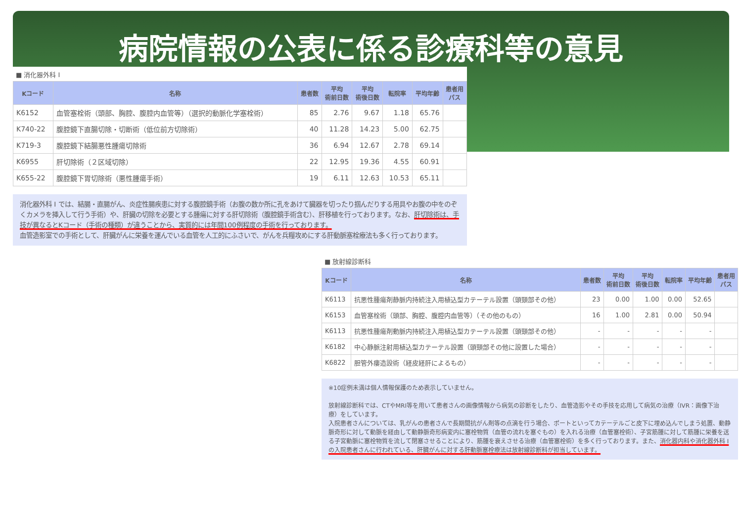病院情報の公表に係る診療科等の意見
■ 消化器外科 I
| Kコード | 名称 | 患者数 | 平均 術前日数 | 平均 術後日数 | 転院率 | 平均年齢 | 患者用 パス |
| --- | --- | --- | --- | --- | --- | --- | --- |
| K6152 | 血管塞栓術（頭部、胸腔、腹腔内血管等）（選択的動脈化学塞栓術） | 85 | 2.76 | 9.67 | 1.18 | 65.76 | |
| K740-22 | 腹腔鏡下直腸切除・切断術（低位前方切除術） | 40 | 11.28 | 14.23 | 5.00 | 62.75 | |
| K719-3 | 腹腔鏡下結腸悪性腫瘍切除術 | 36 | 6.94 | 12.67 | 2.78 | 69.14 | |
| K6955 | 肝切除術（２区域切除） | 22 | 12.95 | 19.36 | 4.55 | 60.91 | |
| K655-22 | 腹腔鏡下胃切除術（悪性腫瘍手術） | 19 | 6.11 | 12.63 | 10.53 | 65.11 | |
消化器外科 I では、結腸・直腸がん、炎症性腸疾患に対する腹腔鏡手術（お腹の数か所に孔をあけて臓器を切ったり掴んだりする用具やお腹の中をのぞくカメラを挿入して行う手術）や、肝臓の切除を必要とする腫瘍に対する肝切除術（腹腔鏡手術含む）、肝移植を行っております。なお、肝切除術は、手技が異なるとKコード（手術の種類）が違うことから、実質的には年間100例程度の手術を行っております。
血管造影室での手術として、肝臓がんに栄養を運んでいる血管を人工的にふさいで、がんを兵糧攻めにする肝動脈塞栓療法も多く行っております。
■ 放射線診断科
| Kコード | 名称 | 患者数 | 平均 術前日数 | 平均 術後日数 | 転院率 | 平均年齢 | 患者用 パス |
| --- | --- | --- | --- | --- | --- | --- | --- |
| K6113 | 抗悪性腫瘍剤静脈内持続注入用植込型カテーテル設置（頭頸部その他） | 23 | 0.00 | 1.00 | 0.00 | 52.65 | |
| K6153 | 血管塞栓術（頭部、胸腔、腹腔内血管等）（その他のもの） | 16 | 1.00 | 2.81 | 0.00 | 50.94 | |
| K6113 | 抗悪性腫瘍剤動脈内持続注入用植込型カテーテル設置（頭頸部その他） | - | - | - | - | - | |
| K6182 | 中心静脈注射用植込型カテーテル設置（頭頸部その他に設置した場合） | - | - | - | - | - | |
| K6822 | 胆管外瘻造設術（経皮経肝によるもの） | - | - | - | - | - | |
※10症例未満は個人情報保護のため表示していません。
放射線診断科では、CTやMRI等を用いて患者さんの画像情報から病気の診断をしたり、血管造影やその手技を応用して病気の治療（IVR：画像下治療）をしています。
入院患者さんについては、乳がんの患者さんで長期間抗がん剤等の点滴を行う場合、ポートといってカテーテルごと皮下に埋め込んでしまう処置、動静脈奇形に対して動脈を経由して動静脈奇形病変内に塞栓物質（血管の流れを塞ぐもの）を入れる治療（血管塞栓術）、子宮筋腫に対して筋腫に栄養を送る子宮動脈に塞栓物質を流して閉塞させることにより、筋腫を衰えさせる治療（血管塞栓術）を多く行っております。また、消化器内科や消化器外科 I の入院患者さんに行われている、肝臓がんに対する肝動脈塞栓療法は放射線診断科が担当しています。